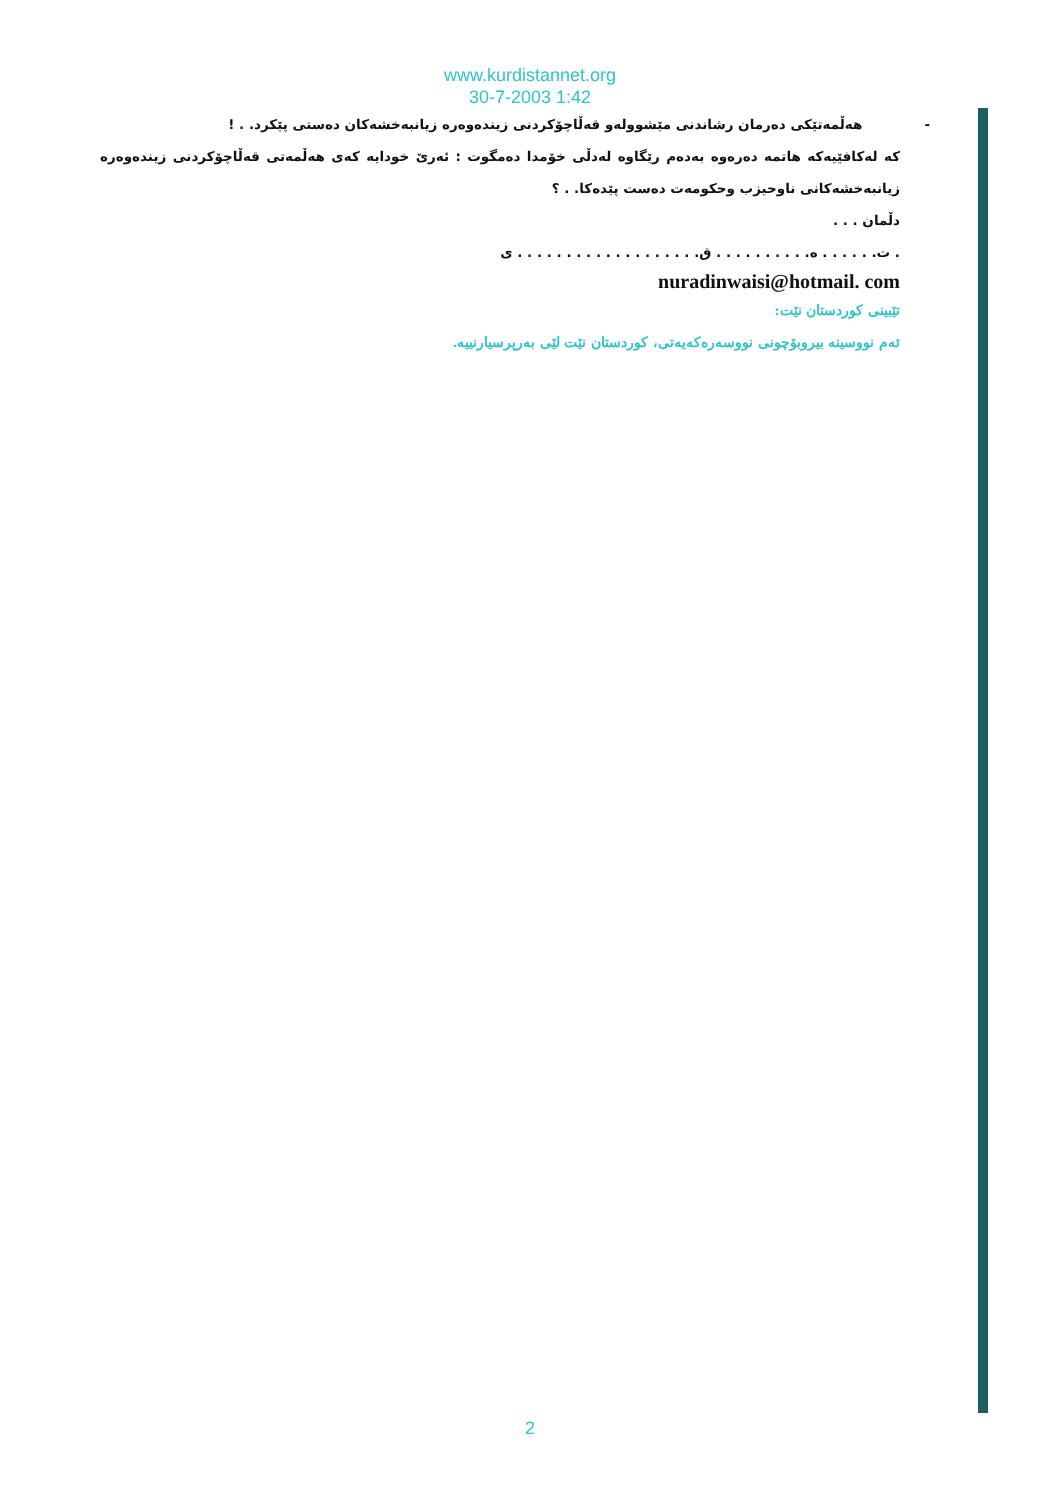www.kurdistannet.org
30-7-2003 1:42
- هەڵمەتێکی دەرمان رشاندنی مێشوولەو قەڵاچۆکردنی زیندەوەرە زیانبەخشەکان دەستی پێکرد. . !
کە لەکافێیەکە هاتمە دەرەوە بەدەم رێگاوە لەدڵی خۆمدا دەمگوت : ئەرێ خودایە کەی هەڵمەتی قەڵاچۆکردنی زیندەوەرە زیانبەخشەکانی ناوحیزب وحکومەت دەست پێدەکا. . ؟
دڵمان . . .
. ت. . . . . . ە. . . . . . . . . . ق. . . . . . . . . . . . . . . . . . . ی
nuradinwaisi@hotmail. com
تێبینی کوردستان نێت:
ئەم نووسینە بیروبۆچونی نووسەرەکەیەتی، کوردستان نێت لێی بەرپرسیارنییە.
2